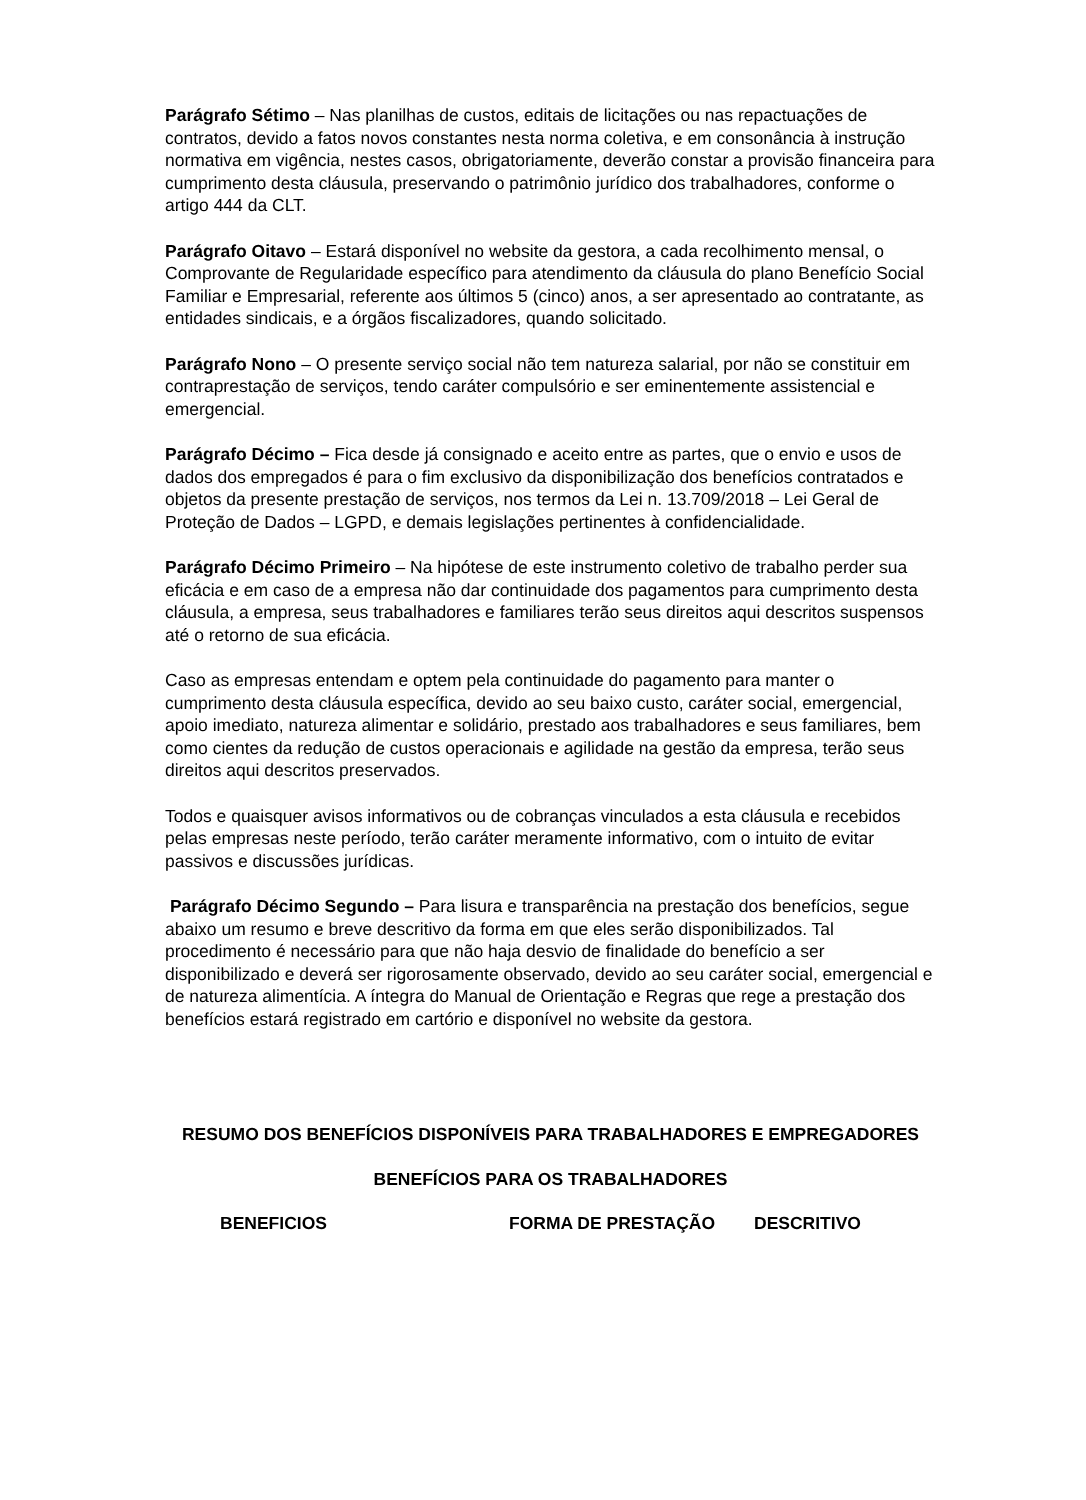Parágrafo Sétimo – Nas planilhas de custos, editais de licitações ou nas repactuações de contratos, devido a fatos novos constantes nesta norma coletiva, e em consonância à instrução normativa em vigência, nestes casos, obrigatoriamente, deverão constar a provisão financeira para cumprimento desta cláusula, preservando o patrimônio jurídico dos trabalhadores, conforme o artigo 444 da CLT.
Parágrafo Oitavo – Estará disponível no website da gestora, a cada recolhimento mensal, o Comprovante de Regularidade específico para atendimento da cláusula do plano Benefício Social Familiar e Empresarial, referente aos últimos 5 (cinco) anos, a ser apresentado ao contratante, as entidades sindicais, e a órgãos fiscalizadores, quando solicitado.
Parágrafo Nono – O presente serviço social não tem natureza salarial, por não se constituir em contraprestação de serviços, tendo caráter compulsório e ser eminentemente assistencial e emergencial.
Parágrafo Décimo – Fica desde já consignado e aceito entre as partes, que o envio e usos de dados dos empregados é para o fim exclusivo da disponibilização dos benefícios contratados e objetos da presente prestação de serviços, nos termos da Lei n. 13.709/2018 – Lei Geral de Proteção de Dados – LGPD, e demais legislações pertinentes à confidencialidade.
Parágrafo Décimo Primeiro – Na hipótese de este instrumento coletivo de trabalho perder sua eficácia e em caso de a empresa não dar continuidade dos pagamentos para cumprimento desta cláusula, a empresa, seus trabalhadores e familiares terão seus direitos aqui descritos suspensos até o retorno de sua eficácia.
Caso as empresas entendam e optem pela continuidade do pagamento para manter o cumprimento desta cláusula específica, devido ao seu baixo custo, caráter social, emergencial, apoio imediato, natureza alimentar e solidário, prestado aos trabalhadores e seus familiares, bem como cientes da redução de custos operacionais e agilidade na gestão da empresa, terão seus direitos aqui descritos preservados.
Todos e quaisquer avisos informativos ou de cobranças vinculados a esta cláusula e recebidos pelas empresas neste período, terão caráter meramente informativo, com o intuito de evitar passivos e discussões jurídicas.
Parágrafo Décimo Segundo – Para lisura e transparência na prestação dos benefícios, segue abaixo um resumo e breve descritivo da forma em que eles serão disponibilizados. Tal procedimento é necessário para que não haja desvio de finalidade do benefício a ser disponibilizado e deverá ser rigorosamente observado, devido ao seu caráter social, emergencial e de natureza alimentícia. A íntegra do Manual de Orientação e Regras que rege a prestação dos benefícios estará registrado em cartório e disponível no website da gestora.
RESUMO DOS BENEFÍCIOS DISPONÍVEIS PARA TRABALHADORES E EMPREGADORES
BENEFÍCIOS PARA OS TRABALHADORES
| BENEFICIOS | FORMA DE PRESTAÇÃO | DESCRITIVO |
| --- | --- | --- |